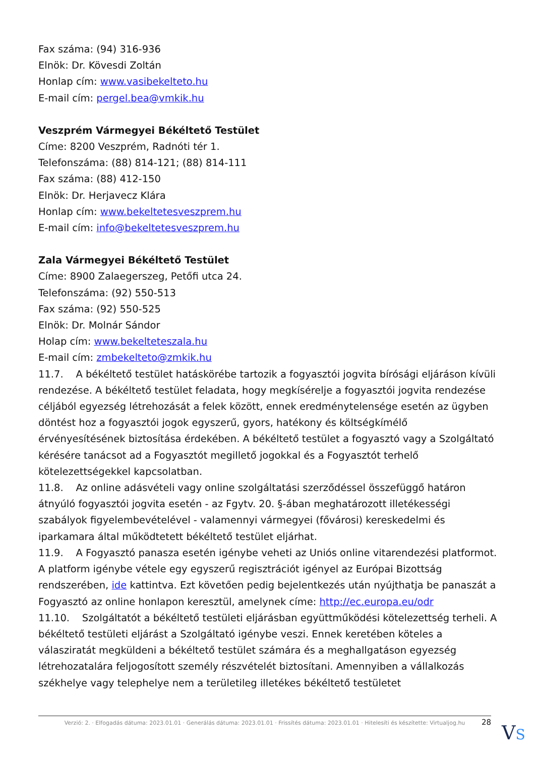Fax száma: (94) 316-936
Elnök: Dr. Kövesdi Zoltán
Honlap cím: www.vasibekelteto.hu
E-mail cím: pergel.bea@vmkik.hu
Veszprém Vármegyei Békéltető Testület
Címe: 8200 Veszprém, Radnóti tér 1.
Telefonszáma: (88) 814-121; (88) 814-111
Fax száma: (88) 412-150
Elnök: Dr. Herjavecz Klára
Honlap cím: www.bekeltetesveszprem.hu
E-mail cím: info@bekeltetesveszprem.hu
Zala Vármegyei Békéltető Testület
Címe: 8900 Zalaegerszeg, Petőfi utca 24.
Telefonszáma: (92) 550-513
Fax száma: (92) 550-525
Elnök: Dr. Molnár Sándor
Holap cím: www.bekelteteszala.hu
E-mail cím: zmbekelteto@zmkik.hu
11.7. A békéltető testület hatáskörébe tartozik a fogyasztói jogvita bírósági eljáráson kívüli rendezése. A békéltető testület feladata, hogy megkísérelje a fogyasztói jogvita rendezése céljából egyezség létrehozását a felek között, ennek eredménytelensége esetén az ügyben döntést hoz a fogyasztói jogok egyszerű, gyors, hatékony és költségkímélő érvényesítésének biztosítása érdekében. A békéltető testület a fogyasztó vagy a Szolgáltató kérésére tanácsot ad a Fogyasztót megillető jogokkal és a Fogyasztót terhelő kötelezettségekkel kapcsolatban.
11.8. Az online adásvételi vagy online szolgáltatási szerződéssel összefüggő határon átnyúló fogyasztói jogvita esetén - az Fgytv. 20. §-ában meghatározott illetékességi szabályok figyelembevételével - valamennyi vármegyei (fővárosi) kereskedelmi és iparkamara által működtetett békéltető testület eljárhat.
11.9. A Fogyasztó panasza esetén igénybe veheti az Uniós online vitarendezési platformot. A platform igénybe vétele egy egyszerű regisztrációt igényel az Európai Bizottság rendszerében, ide kattintva. Ezt követően pedig bejelentkezés után nyújthatja be panaszát a Fogyasztó az online honlapon keresztül, amelynek címe: http://ec.europa.eu/odr
11.10. Szolgáltatót a békéltető testületi eljárásban együttműködési kötelezettség terheli. A békéltető testületi eljárást a Szolgáltató igénybe veszi. Ennek keretében köteles a válasziratát megküldeni a békéltető testület számára és a meghallgatáson egyezség létrehozatalára feljogosított személy részvételét biztosítani. Amennyiben a vállalkozás székhelye vagy telephelye nem a területileg illetékes békéltető testületet
Verzió: 2. · Elfogadás dátuma: 2023.01.01 · Generálás dátuma: 2023.01.01 · Frissítés dátuma: 2023.01.01 · Hitelesíti és készítette: Virtualjog.hu
28 VS